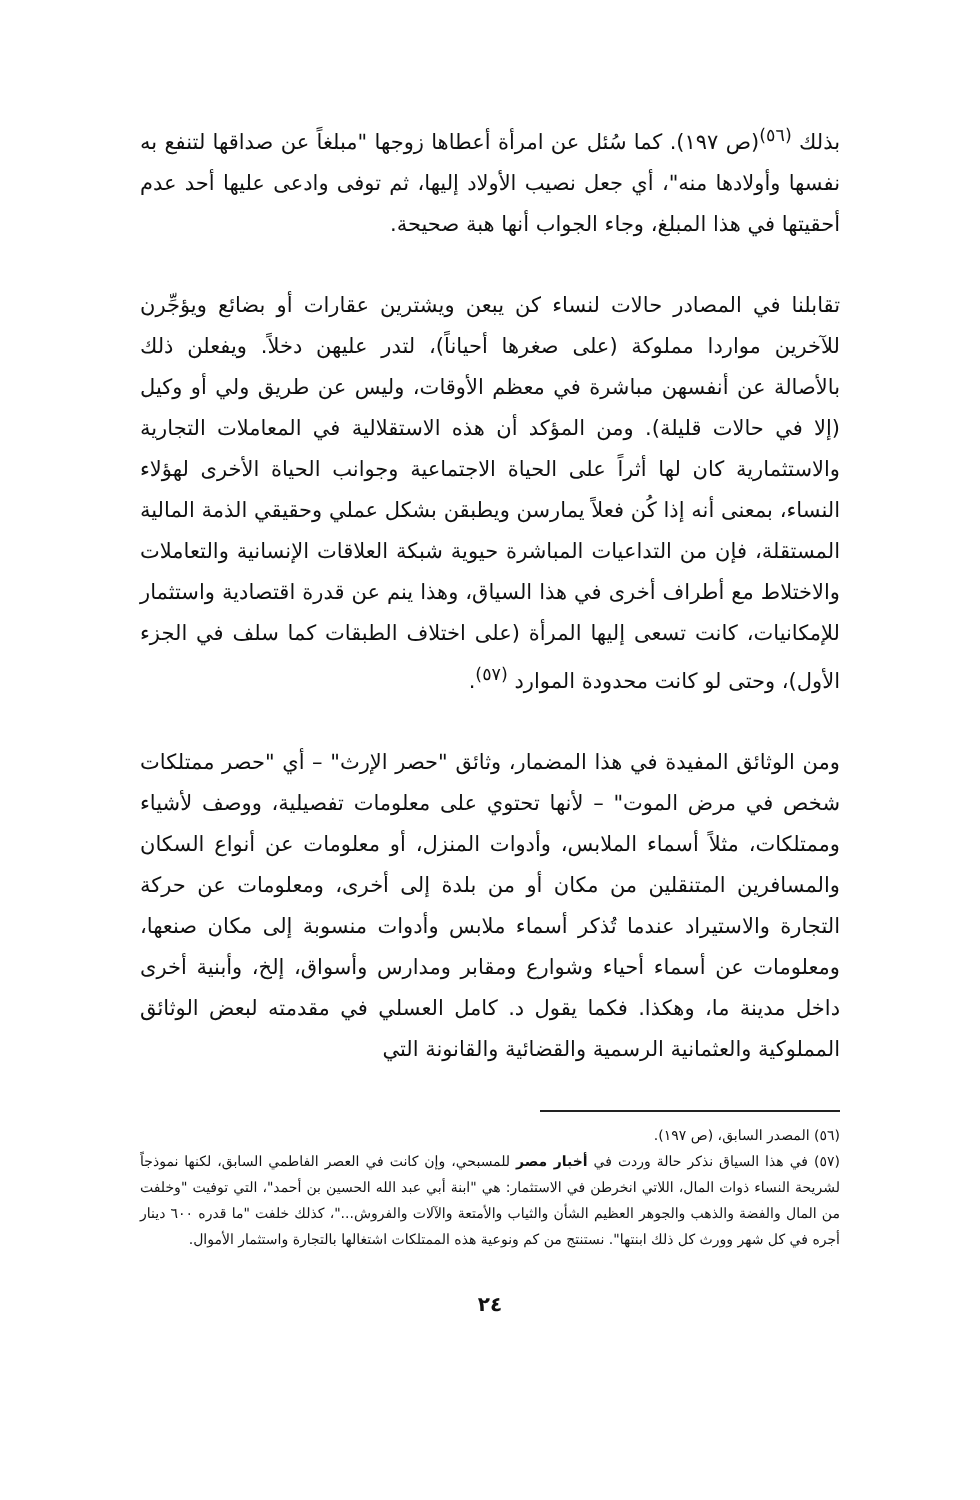بذلك <sup>(٥٦)</sup>(ص ١٩٧). كما سُئل عن امرأة أعطاها زوجها "مبلغاً عن صداقها لتنفع به نفسها وأولادها منه"، أي جعل نصيب الأولاد إليها، ثم توفى وادعى عليها أحد عدم أحقيتها في هذا المبلغ، وجاء الجواب أنها هبة صحيحة.
تقابلنا في المصادر حالات لنساء كن يبعن ويشترين عقارات أو بضائع ويؤجِّرن للآخرين مواردا مملوكة (على صغرها أحياناً)، لتدر عليهن دخلاً. ويفعلن ذلك بالأصالة عن أنفسهن مباشرة في معظم الأوقات، وليس عن طريق ولي أو وكيل (إلا في حالات قليلة). ومن المؤكد أن هذه الاستقلالية في المعاملات التجارية والاستثمارية كان لها أثراً على الحياة الاجتماعية وجوانب الحياة الأخرى لهؤلاء النساء، بمعنى أنه إذا كُن فعلاً يمارسن ويطبقن بشكل عملي وحقيقي الذمة المالية المستقلة، فإن من التداعيات المباشرة حيوية شبكة العلاقات الإنسانية والتعاملات والاختلاط مع أطراف أخرى في هذا السياق، وهذا ينم عن قدرة اقتصادية واستثمار للإمكانيات، كانت تسعى إليها المرأة (على اختلاف الطبقات كما سلف في الجزء الأول)، وحتى لو كانت محدودة الموارد <sup>(٥٧)</sup>.
ومن الوثائق المفيدة في هذا المضمار، وثائق "حصر الإرث" – أي "حصر ممتلكات شخص في مرض الموت" – لأنها تحتوي على معلومات تفصيلية، ووصف لأشياء وممتلكات، مثلاً أسماء الملابس، وأدوات المنزل، أو معلومات عن أنواع السكان والمسافرين المتنقلين من مكان أو من بلدة إلى أخرى، ومعلومات عن حركة التجارة والاستيراد عندما تُذكر أسماء ملابس وأدوات منسوبة إلى مكان صنعها، ومعلومات عن أسماء أحياء وشوارع ومقابر ومدارس وأسواق، إلخ، وأبنية أخرى داخل مدينة ما، وهكذا. فكما يقول د. كامل العسلي في مقدمته لبعض الوثائق المملوكية والعثمانية الرسمية والقضائية والقانونة التي
(٥٦) المصدر السابق، (ص ١٩٧).
(٥٧) في هذا السياق نذكر حالة وردت في أخبار مصر للمسبحي، وإن كانت في العصر الفاطمي السابق، لكنها نموذجاً لشريحة النساء ذوات المال، اللاتي انخرطن في الاستثمار: هي "ابنة أبي عبد الله الحسين بن أحمد"، التي توفيت "وخلفت من المال والفضة والذهب والجوهر العظيم الشأن والثياب والأمتعة والآلات والفروش..."، كذلك خلفت "ما قدره ٦٠٠ دينار أجره في كل شهر وورث كل ذلك ابنتها". نستنتج من كم ونوعية هذه الممتلكات اشتغالها بالتجارة واستثمار الأموال.
٢٤